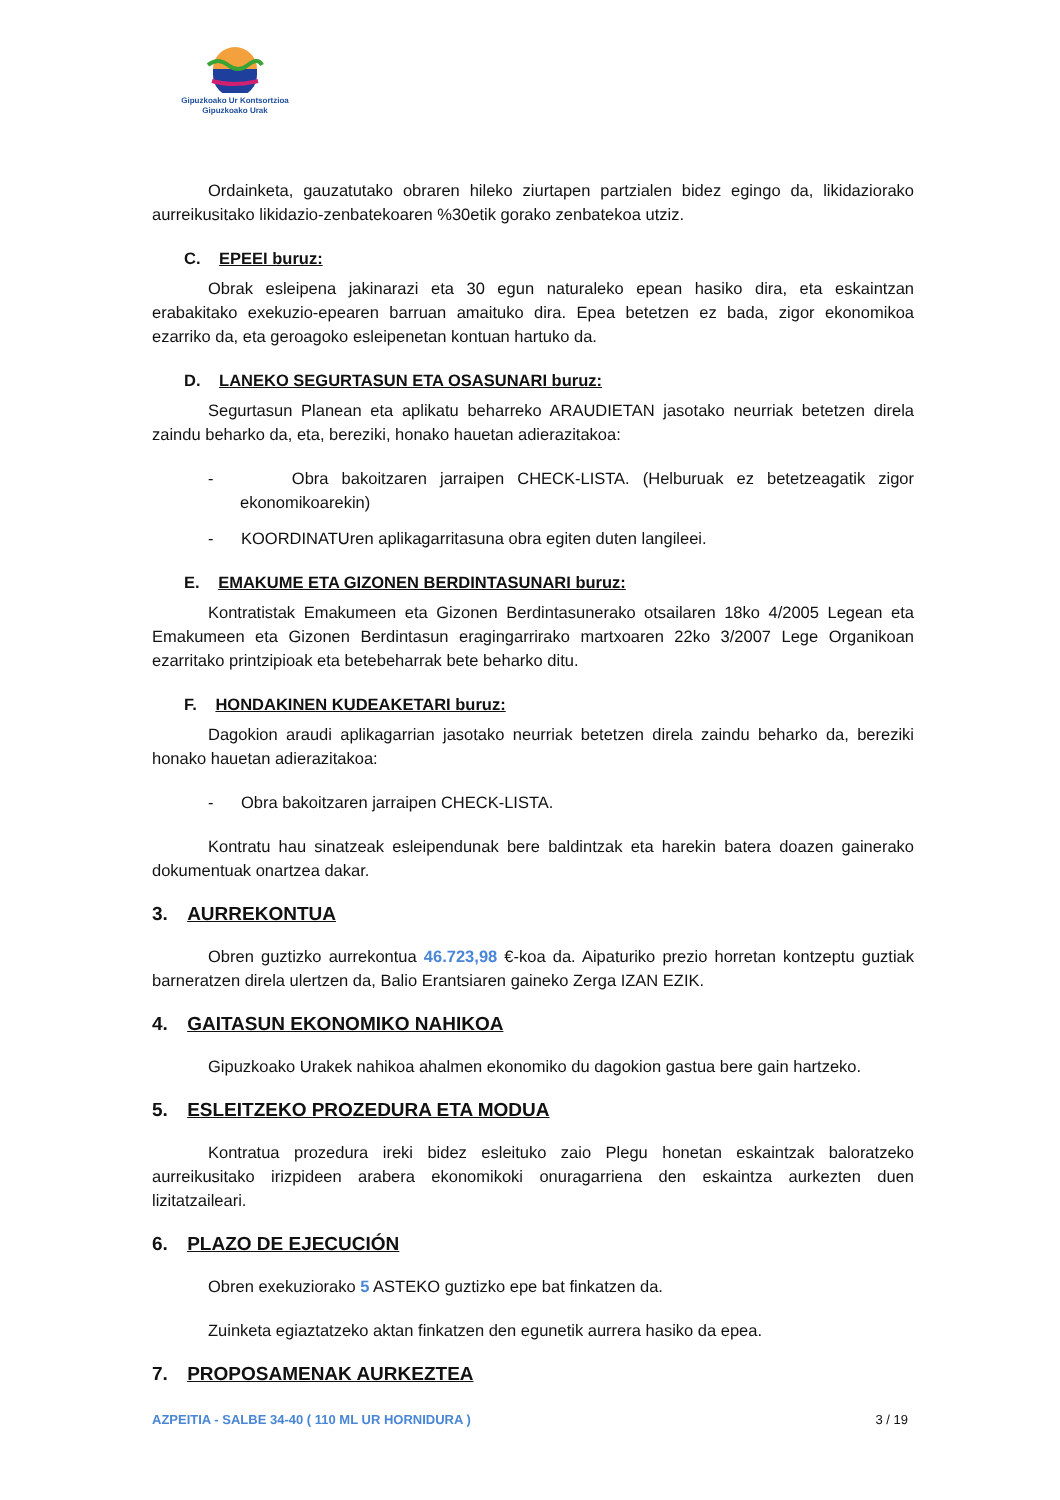Gipuzkoako Ur Kontsortzioa
Gipuzkoako Urak
Ordainketa, gauzatutako obraren hileko ziurtapen partzialen bidez egingo da, likidaziorako aurreikusitako likidazio-zenbatekoaren %30etik gorako zenbatekoa utziz.
C. EPEEI buruz:
Obrak esleipena jakinarazi eta 30 egun naturaleko epean hasiko dira, eta eskaintzan erabakitako exekuzio-epearen barruan amaituko dira. Epea betetzen ez bada, zigor ekonomikoa ezarriko da, eta geroagoko esleipenetan kontuan hartuko da.
D. LANEKO SEGURTASUN ETA OSASUNARI buruz:
Segurtasun Planean eta aplikatu beharreko ARAUDIETAN jasotako neurriak betetzen direla zaindu beharko da, eta, bereziki, honako hauetan adierazitakoa:
- Obra bakoitzaren jarraipen CHECK-LISTA. (Helburuak ez betetzeagatik zigor ekonomikoarekin)
- KOORDINATUren aplikagarritasuna obra egiten duten langileei.
E. EMAKUME ETA GIZONEN BERDINTASUNARI buruz:
Kontratistak Emakumeen eta Gizonen Berdintasunerako otsailaren 18ko 4/2005 Legean eta Emakumeen eta Gizonen Berdintasun eragingarrirako martxoaren 22ko 3/2007 Lege Organikoan ezarritako printzipioak eta betebeharrak bete beharko ditu.
F. HONDAKINEN KUDEAKETARI buruz:
Dagokion araudi aplikagarrian jasotako neurriak betetzen direla zaindu beharko da, bereziki honako hauetan adierazitakoa:
- Obra bakoitzaren jarraipen CHECK-LISTA.
Kontratu hau sinatzeak esleipendunak bere baldintzak eta harekin batera doazen gainerako dokumentuak onartzea dakar.
3. AURREKONTUA
Obren guztizko aurrekontua 46.723,98 €-koa da. Aipaturiko prezio horretan kontzeptu guztiak barneratzen direla ulertzen da, Balio Erantsiaren gaineko Zerga IZAN EZIK.
4. GAITASUN EKONOMIKO NAHIKOA
Gipuzkoako Urakek nahikoa ahalmen ekonomiko du dagokion gastua bere gain hartzeko.
5. ESLEITZEKO PROZEDURA ETA MODUA
Kontratua prozedura ireki bidez esleituko zaio Plegu honetan eskaintzak baloratzeko aurreikusitako irizpideen arabera ekonomikoki onuragarriena den eskaintza aurkezten duen lizitatzaileari.
6. PLAZO DE EJECUCIÓN
Obren exekuziorako 5 ASTEKO guztizko epe bat finkatzen da.
Zuinketa egiaztatzeko aktan finkatzen den egunetik aurrera hasiko da epea.
7. PROPOSAMENAK AURKEZTEA
AZPEITIA - SALBE 34-40 ( 110 ML UR HORNIDURA ) 3 / 19